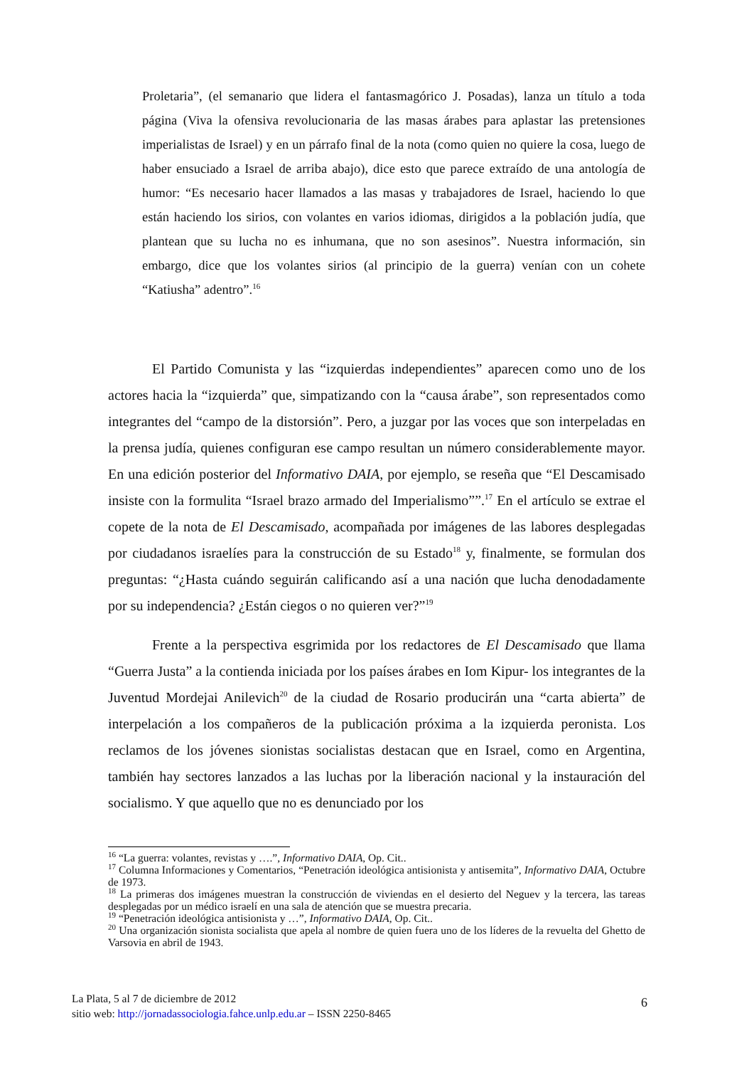Proletaria”, (el semanario que lidera el fantasmagórico J. Posadas), lanza un título a toda página (Viva la ofensiva revolucionaria de las masas árabes para aplastar las pretensiones imperialistas de Israel) y en un párrafo final de la nota (como quien no quiere la cosa, luego de haber ensuciado a Israel de arriba abajo), dice esto que parece extraído de una antología de humor: “Es necesario hacer llamados a las masas y trabajadores de Israel, haciendo lo que están haciendo los sirios, con volantes en varios idiomas, dirigidos a la población judía, que plantean que su lucha no es inhumana, que no son asesinos”. Nuestra información, sin embargo, dice que los volantes sirios (al principio de la guerra) venían con un cohete “Katiusha” adentro”.<sup>16</sup>
El Partido Comunista y las “izquierdas independientes” aparecen como uno de los actores hacia la “izquierda” que, simpatizando con la “causa árabe”, son representados como integrantes del “campo de la distorsión”. Pero, a juzgar por las voces que son interpeladas en la prensa judía, quienes configuran ese campo resultan un número considerablemente mayor. En una edición posterior del Informativo DAIA, por ejemplo, se reseña que “El Descamisado insiste con la formulita “Israel brazo armado del Imperialismo””.<sup>17</sup> En el artículo se extrae el copete de la nota de El Descamisado, acompañada por imágenes de las labores desplegadas por ciudadanos israelíes para la construcción de su Estado<sup>18</sup> y, finalmente, se formulan dos preguntas: “¿Hasta cuándo seguirán calificando así a una nación que lucha denodadamente por su independencia? ¿Están ciegos o no quieren ver?”<sup>19</sup>
Frente a la perspectiva esgrimida por los redactores de El Descamisado que llama “Guerra Justa” a la contienda iniciada por los países árabes en Iom Kipur- los integrantes de la Juventud Mordejai Anilevich<sup>20</sup> de la ciudad de Rosario producirán una “carta abierta” de interpelación a los compañeros de la publicación próxima a la izquierda peronista. Los reclamos de los jóvenes sionistas socialistas destacan que en Israel, como en Argentina, también hay sectores lanzados a las luchas por la liberación nacional y la instauración del socialismo. Y que aquello que no es denunciado por los
<sup>16</sup> “La guerra: volantes, revistas y ….”, Informativo DAIA, Op. Cit..
<sup>17</sup> Columna Informaciones y Comentarios, “Penetración ideológica antisionista y antisemita”, Informativo DAIA, Octubre de 1973.
<sup>18</sup> La primeras dos imágenes muestran la construcción de viviendas en el desierto del Neguev y la tercera, las tareas desplegadas por un médico israelí en una sala de atención que se muestra precaria.
<sup>19</sup> “Penetración ideológica antisionista y …”, Informativo DAIA, Op. Cit..
<sup>20</sup> Una organización sionista socialista que apela al nombre de quien fuera uno de los líderes de la revuelta del Ghetto de Varsovia en abril de 1943.
La Plata, 5 al 7 de diciembre de 2012
sitio web: http://jornadassociologia.fahce.unlp.edu.ar – ISSN 2250-8465
6